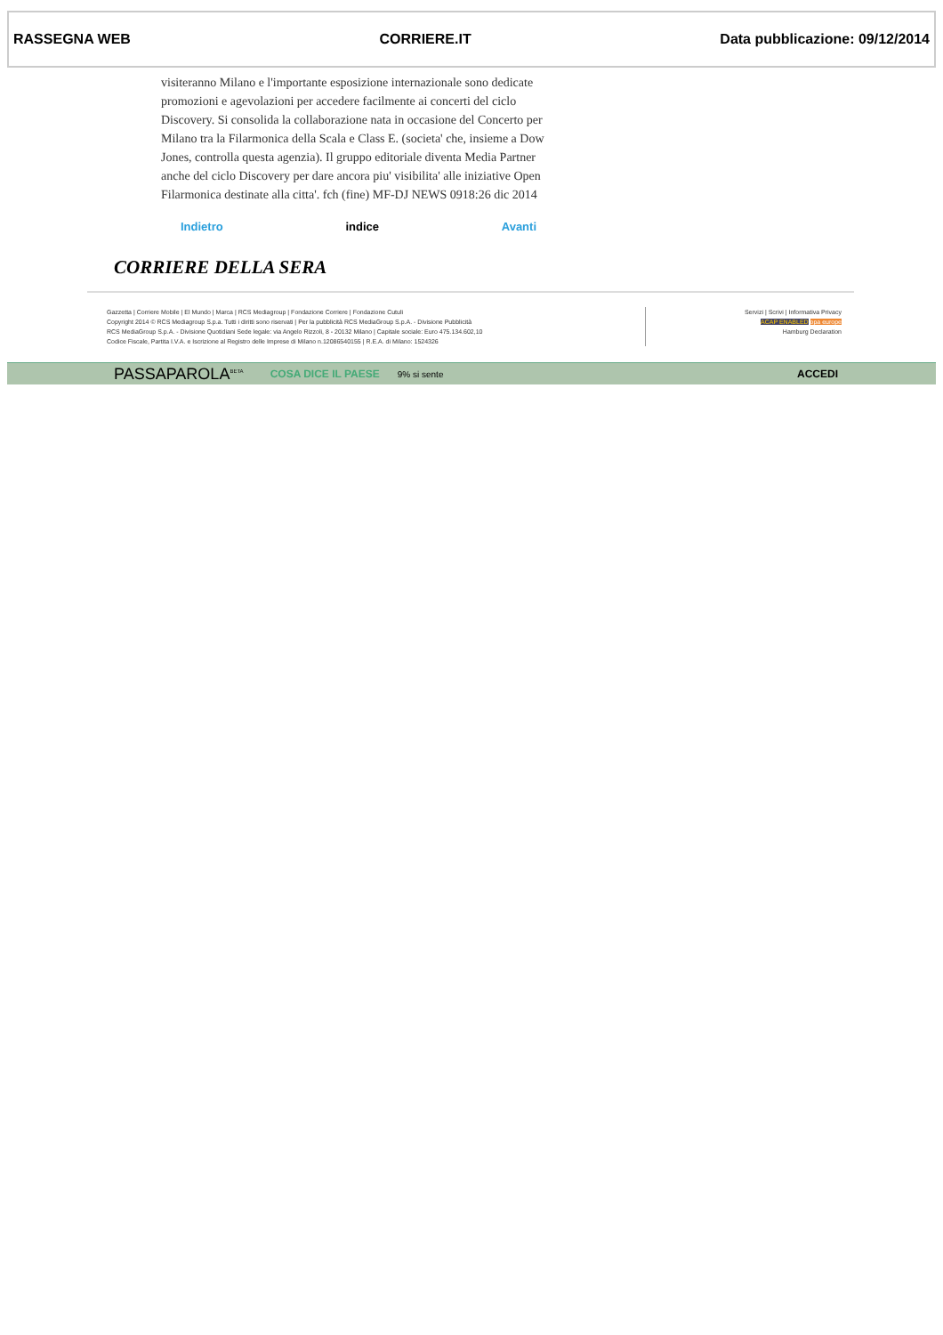RASSEGNA WEB CORRIERE.IT Data pubblicazione: 09/12/2014
visiteranno Milano e l'importante esposizione internazionale sono dedicate promozioni e agevolazioni per accedere facilmente ai concerti del ciclo Discovery. Si consolida la collaborazione nata in occasione del Concerto per Milano tra la Filarmonica della Scala e Class E. (societa' che, insieme a Dow Jones, controlla questa agenzia). Il gruppo editoriale diventa Media Partner anche del ciclo Discovery per dare ancora piu' visibilita' alle iniziative Open Filarmonica destinate alla citta'. fch (fine) MF-DJ NEWS 0918:26 dic 2014
Indietro indice Avanti
CORRIERE DELLA SERA
Gazzetta | Corriere Mobile | El Mundo | Marca | RCS Mediagroup | Fondazione Corriere | Fondazione Cutuli
Copyright 2014 © RCS Mediagroup S.p.a. Tutti i diritti sono riservati | Per la pubblicità RCS MediaGroup S.p.A. - Divisione Pubblicità
RCS MediaGroup S.p.A. - Divisione Quotidiani Sede legale: via Angelo Rizzoli, 8 - 20132 Milano | Capitale sociale: Euro 475.134.602,10
Codice Fiscale, Partita I.V.A. e Iscrizione al Registro delle Imprese di Milano n.12086540155 | R.E.A. di Milano: 1524326
Servizi | Scrivi | Informativa Privacy
ACAP ENABLED opa europe
Hamburg Declaration
PASSAPAROLA<sup>BETA</sup> COSA DICE IL PAESE 9% si sente ACCEDI